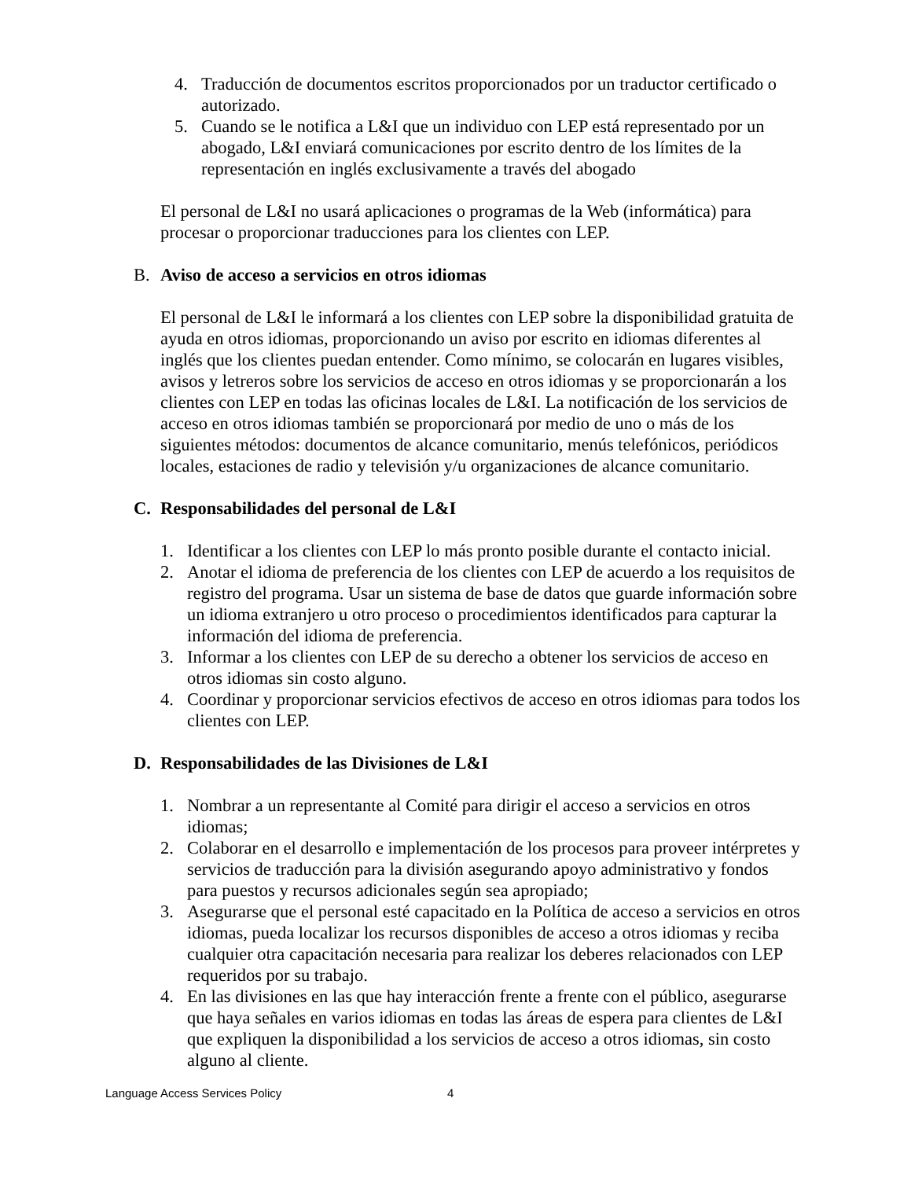4. Traducción de documentos escritos proporcionados por un traductor certificado o autorizado.
5. Cuando se le notifica a L&I que un individuo con LEP está representado por un abogado, L&I enviará comunicaciones por escrito dentro de los límites de la representación en inglés exclusivamente a través del abogado
El personal de L&I no usará aplicaciones o programas de la Web (informática) para procesar o proporcionar traducciones para los clientes con LEP.
B. Aviso de acceso a servicios en otros idiomas
El personal de L&I le informará a los clientes con LEP sobre la disponibilidad gratuita de ayuda en otros idiomas, proporcionando un aviso por escrito en idiomas diferentes al inglés que los clientes puedan entender. Como mínimo, se colocarán en lugares visibles, avisos y letreros sobre los servicios de acceso en otros idiomas y se proporcionarán a los clientes con LEP en todas las oficinas locales de L&I. La notificación de los servicios de acceso en otros idiomas también se proporcionará por medio de uno o más de los siguientes métodos: documentos de alcance comunitario, menús telefónicos, periódicos locales, estaciones de radio y televisión y/u organizaciones de alcance comunitario.
C. Responsabilidades del personal de L&I
1. Identificar a los clientes con LEP lo más pronto posible durante el contacto inicial.
2. Anotar el idioma de preferencia de los clientes con LEP de acuerdo a los requisitos de registro del programa. Usar un sistema de base de datos que guarde información sobre un idioma extranjero u otro proceso o procedimientos identificados para capturar la información del idioma de preferencia.
3. Informar a los clientes con LEP de su derecho a obtener los servicios de acceso en otros idiomas sin costo alguno.
4. Coordinar y proporcionar servicios efectivos de acceso en otros idiomas para todos los clientes con LEP.
D. Responsabilidades de las Divisiones de L&I
1. Nombrar a un representante al Comité para dirigir el acceso a servicios en otros idiomas;
2. Colaborar en el desarrollo e implementación de los procesos para proveer intérpretes y servicios de traducción para la división asegurando apoyo administrativo y fondos para puestos y recursos adicionales según sea apropiado;
3. Asegurarse que el personal esté capacitado en la Política de acceso a servicios en otros idiomas, pueda localizar los recursos disponibles de acceso a otros idiomas y reciba cualquier otra capacitación necesaria para realizar los deberes relacionados con LEP requeridos por su trabajo.
4. En las divisiones en las que hay interacción frente a frente con el público, asegurarse que haya señales en varios idiomas en todas las áreas de espera para clientes de L&I que expliquen la disponibilidad a los servicios de acceso a otros idiomas, sin costo alguno al cliente.
Language Access Services Policy 4